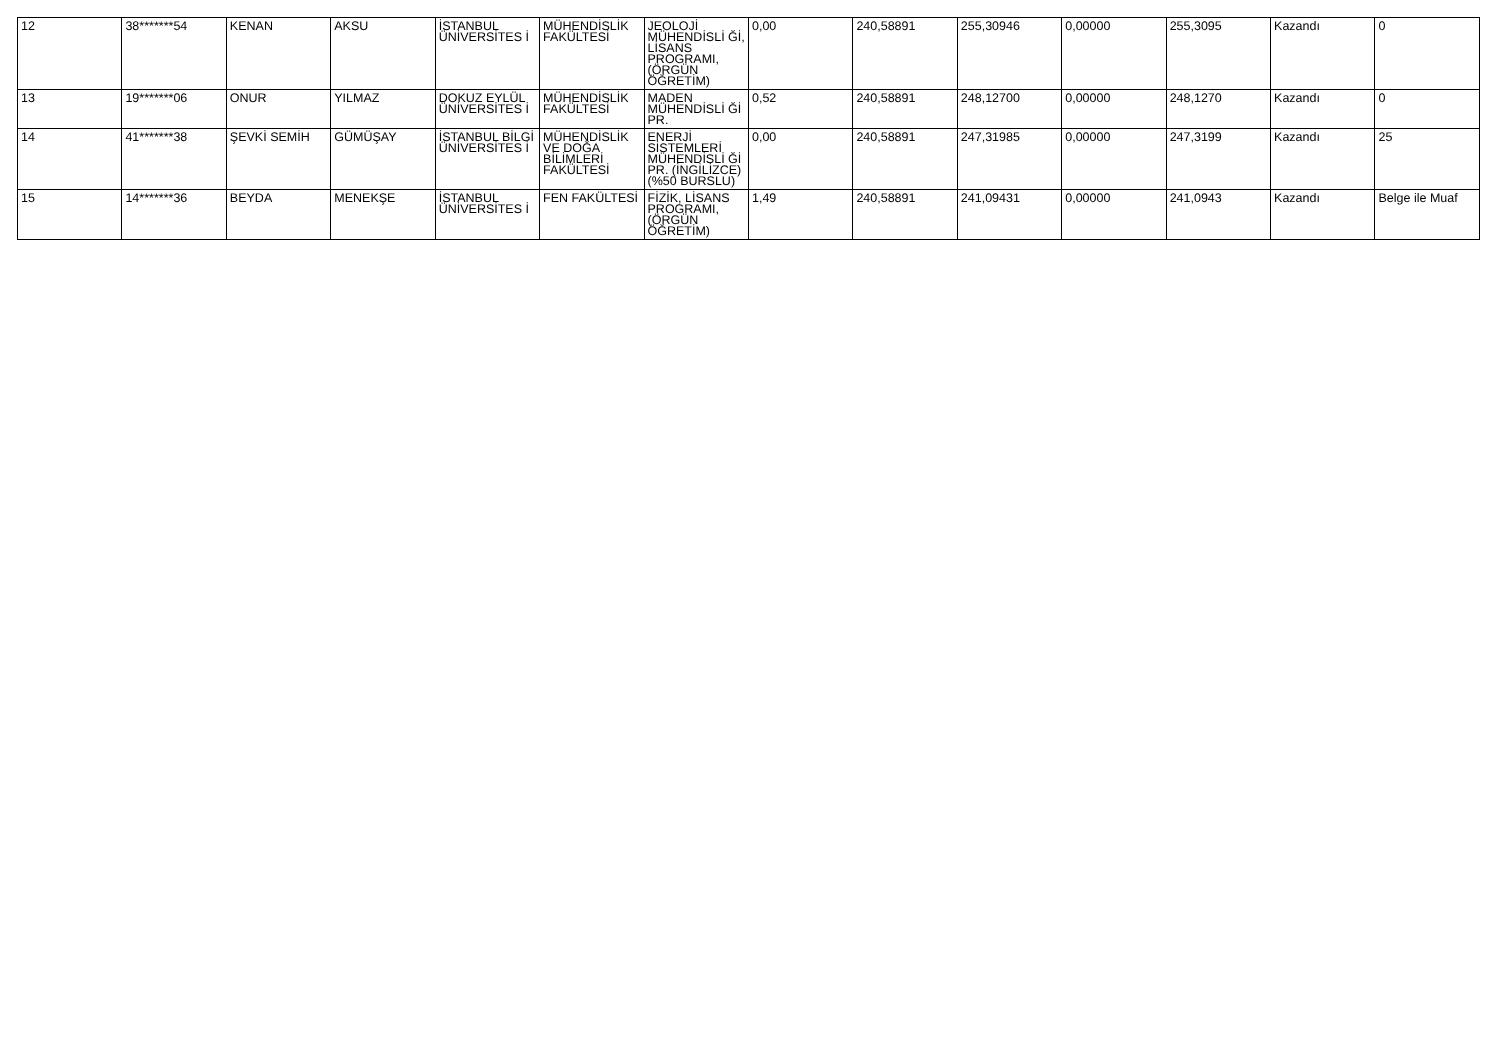| 12 | 38*******54 | KENAN | AKSU | İSTANBUL ÜNİVERSİTES İ | MÜHENDİSLİK FAKÜLTESİ | JEOLOJİ MÜHENDİSLİ Ğİ, LİSANS PROGRAMI, (ÖRGÜN ÖĞRETİM) | 0,00 | 240,58891 | 255,30946 | 0,00000 | 255,3095 | Kazandı | 0 |
| 13 | 19*******06 | ONUR | YILMAZ | DOKUZ EYLÜL ÜNİVERSİTES İ | MÜHENDİSLİK FAKÜLTESİ | MADEN MÜHENDİSLİ Ğİ PR. | 0,52 | 240,58891 | 248,12700 | 0,00000 | 248,1270 | Kazandı | 0 |
| 14 | 41*******38 | ŞEVKİ SEMİH | GÜMÜŞAY | İSTANBUL BİLGİ ÜNİVERSİTES İ | MÜHENDİSLİK VE DOĞA BİLİMLERİ FAKÜLTESİ | ENERJİ SİSTEMLERİ MÜHENDİSLİ Ğİ PR. (İNGİLİZCE) (%50 BURSLU) | 0,00 | 240,58891 | 247,31985 | 0,00000 | 247,3199 | Kazandı | 25 |
| 15 | 14*******36 | BEYDA | MENEKŞE | İSTANBUL ÜNİVERSİTES İ | FEN FAKÜLTESİ | FİZİK, LİSANS PROGRAMI, (ÖRGÜN ÖĞRETİM) | 1,49 | 240,58891 | 241,09431 | 0,00000 | 241,0943 | Kazandı | Belge ile Muaf |